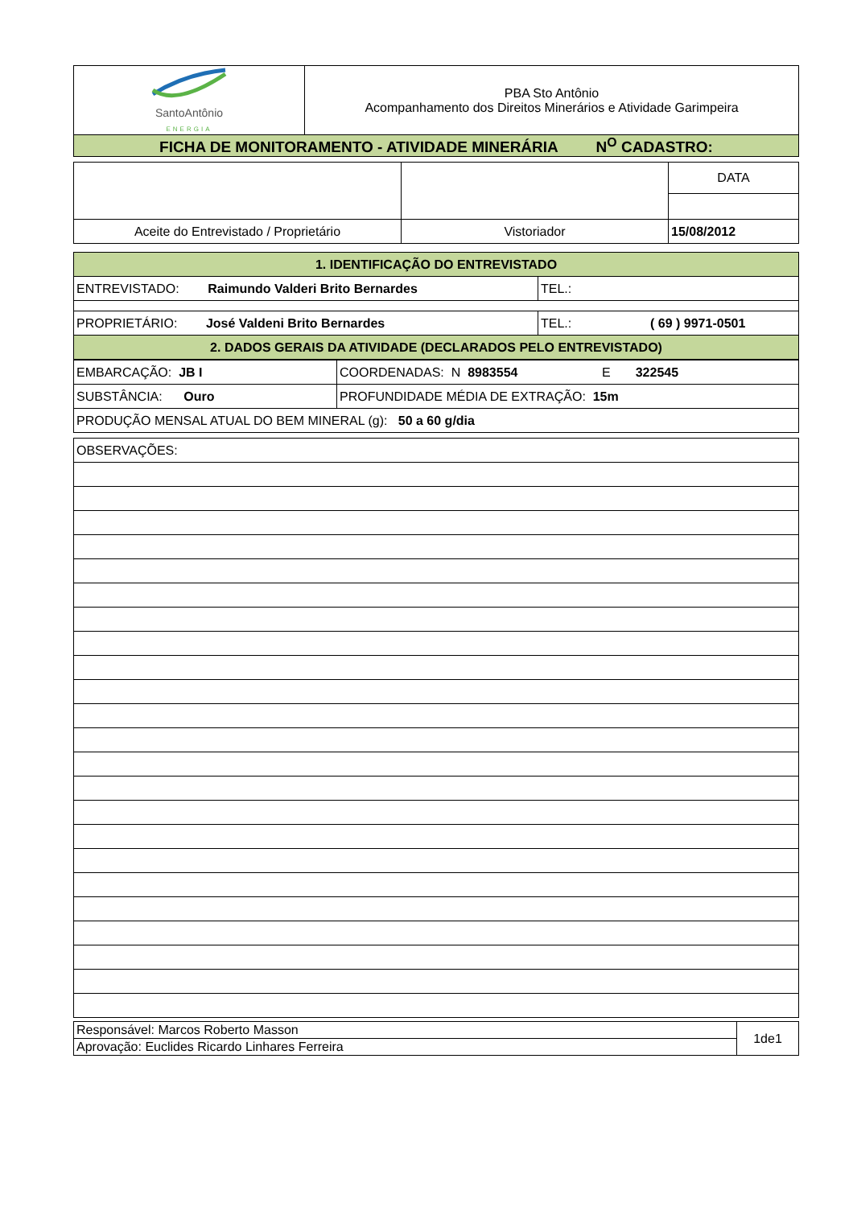| SantoAntônio ENERGIA | PBA Sto Antônio Acompanhamento dos Direitos Minerários e Atividade Garimpeira |
| FICHA DE MONITORAMENTO - ATIVIDADE MINERÁRIA N<sup>O</sup> CADASTRO: | |
| | | DATA |
| Aceite do Entrevistado / Proprietário | Vistoriador | 15/08/2012 |
| 1. IDENTIFICAÇÃO DO ENTREVISTADO | |
| ENTREVISTADO: Raimundo Valderi Brito Bernardes | TEL.: |
| PROPRIETÁRIO: José Valdeni Brito Bernardes | TEL.: ( 69 ) 9971-0501 |
| 2. DADOS GERAIS DA ATIVIDADE (DECLARADOS PELO ENTREVISTADO) | |
| EMBARCAÇÃO: JB I | COORDENADAS: N 8983554 E 322545 |
| SUBSTÂNCIA: Ouro | PROFUNDIDADE MÉDIA DE EXTRAÇÃO: 15m |
| PRODUÇÃO MENSAL ATUAL DO BEM MINERAL (g): 50 a 60 g/dia | |
| OBSERVAÇÕES: |
| Responsável: Marcos Roberto Masson | 1de1 |
| Aprovação: Euclides Ricardo Linhares Ferreira | |